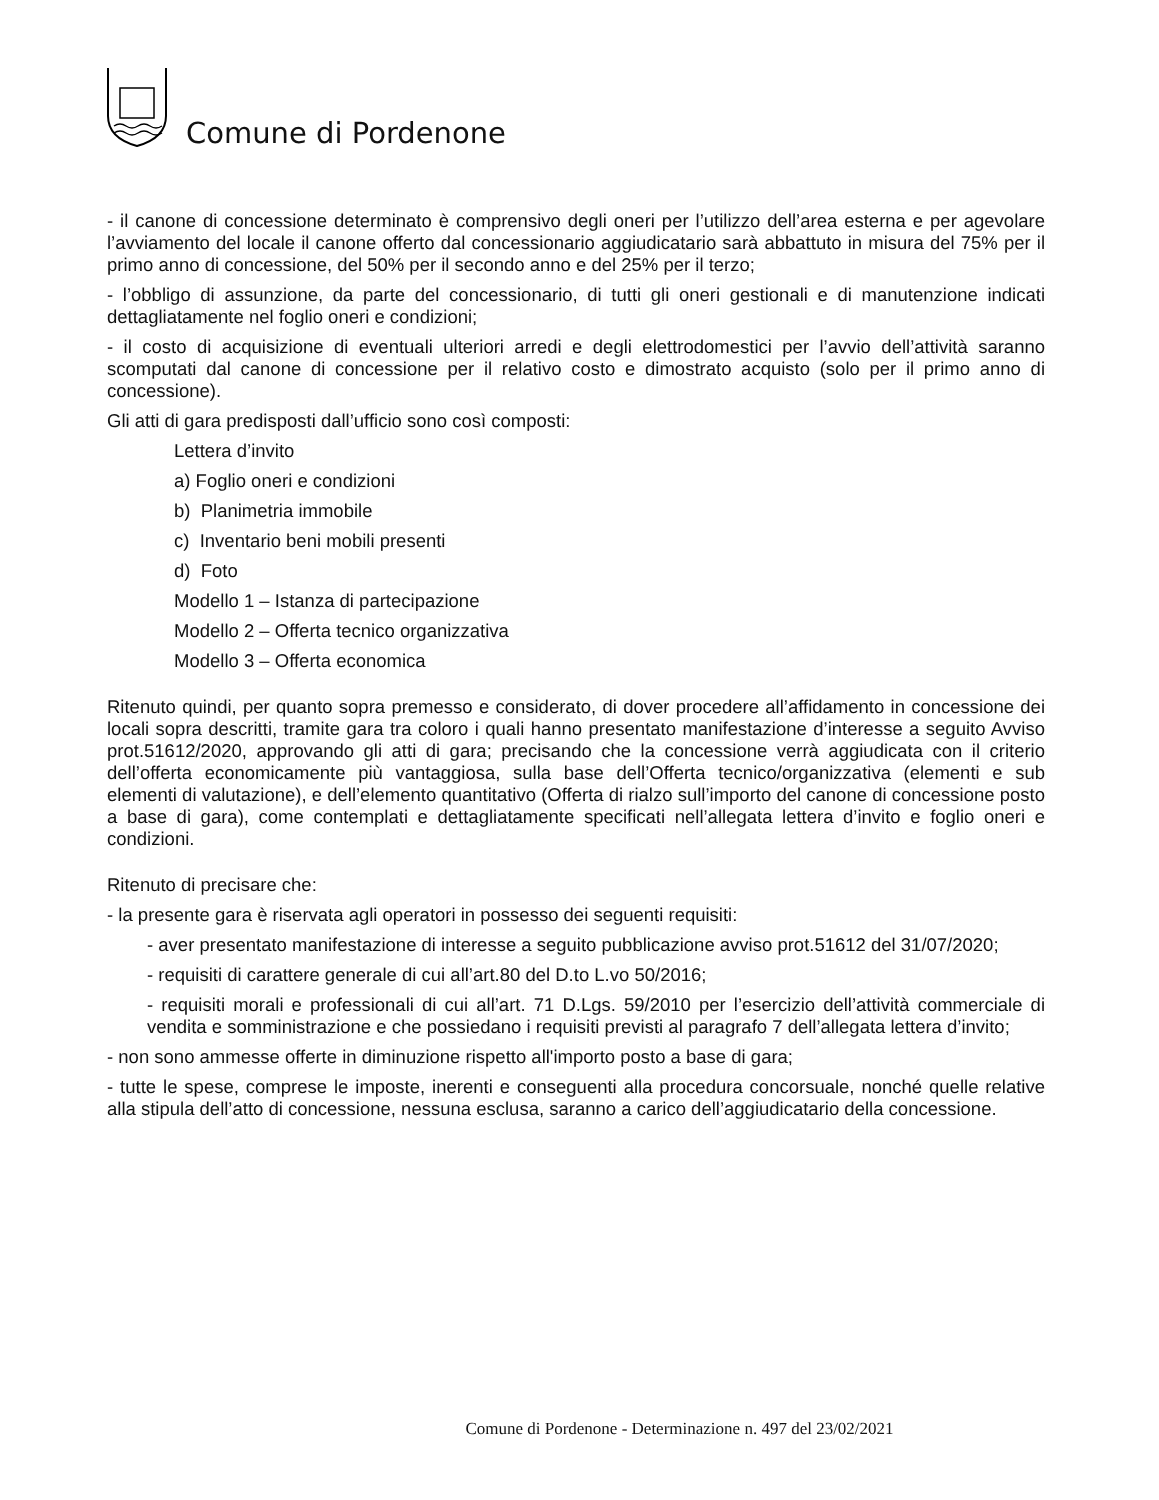Comune di Pordenone
- il canone di concessione determinato è comprensivo degli oneri per l’utilizzo dell’area esterna e per agevolare l’avviamento del locale il canone offerto dal concessionario aggiudicatario sarà abbattuto in misura del 75% per il primo anno di concessione, del 50% per il secondo anno e del 25% per il terzo;
- l’obbligo di assunzione, da parte del concessionario, di tutti gli oneri gestionali e di manutenzione indicati dettagliatamente nel foglio oneri e condizioni;
- il costo di acquisizione di eventuali ulteriori arredi e degli elettrodomestici per l’avvio dell’attività saranno scomputati dal canone di concessione per il relativo costo e dimostrato acquisto (solo per il primo anno di concessione).
Gli atti di gara predisposti dall’ufficio sono così composti:
Lettera d’invito
a) Foglio oneri e condizioni
b) Planimetria immobile
c) Inventario beni mobili presenti
d) Foto
Modello 1 – Istanza di partecipazione
Modello 2 – Offerta tecnico organizzativa
Modello 3 – Offerta economica
Ritenuto quindi, per quanto sopra premesso e considerato, di dover procedere all’affidamento in concessione dei locali sopra descritti, tramite gara tra coloro i quali hanno presentato manifestazione d’interesse a seguito Avviso prot.51612/2020, approvando gli atti di gara; precisando che la concessione verrà aggiudicata con il criterio dell’offerta economicamente più vantaggiosa, sulla base dell’Offerta tecnico/organizzativa (elementi e sub elementi di valutazione), e dell’elemento quantitativo (Offerta di rialzo sull’importo del canone di concessione posto a base di gara), come contemplati e dettagliatamente specificati nell’allegata lettera d’invito e foglio oneri e condizioni.
Ritenuto di precisare che:
- la presente gara è riservata agli operatori in possesso dei seguenti requisiti:
- aver presentato manifestazione di interesse a seguito pubblicazione avviso prot.51612 del 31/07/2020;
- requisiti di carattere generale di cui all’art.80 del D.to L.vo 50/2016;
- requisiti morali e professionali di cui all’art. 71 D.Lgs. 59/2010 per l’esercizio dell’attività commerciale di vendita e somministrazione e che possiedano i requisiti previsti al paragrafo 7 dell’allegata lettera d’invito;
- non sono ammesse offerte in diminuzione rispetto all'importo posto a base di gara;
- tutte le spese, comprese le imposte, inerenti e conseguenti alla procedura concorsuale, nonché quelle relative alla stipula dell’atto di concessione, nessuna esclusa, saranno a carico dell’aggiudicatario della concessione.
Comune di Pordenone - Determinazione n. 497 del 23/02/2021